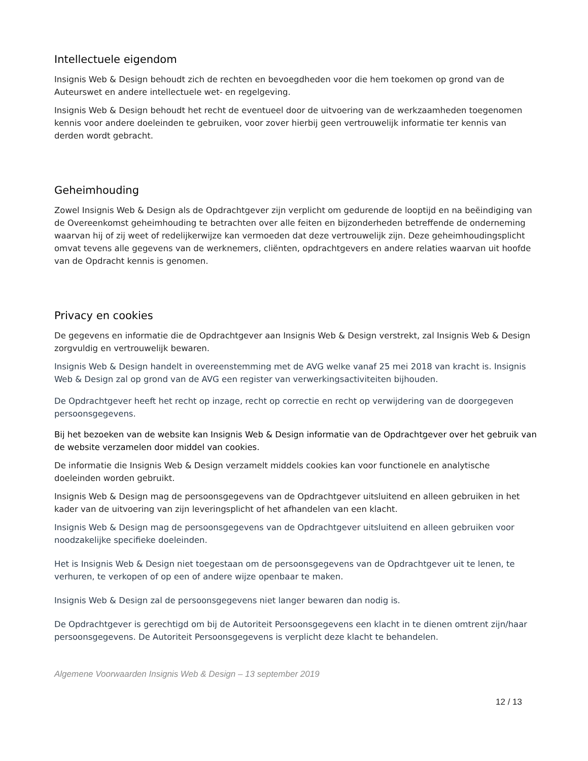Intellectuele eigendom
Insignis Web & Design behoudt zich de rechten en bevoegdheden voor die hem toekomen op grond van de Auteurswet en andere intellectuele wet- en regelgeving.
Insignis Web & Design behoudt het recht de eventueel door de uitvoering van de werkzaamheden toegenomen kennis voor andere doeleinden te gebruiken, voor zover hierbij geen vertrouwelijk informatie ter kennis van derden wordt gebracht.
Geheimhouding
Zowel Insignis Web & Design als de Opdrachtgever zijn verplicht om gedurende de looptijd en na beëindiging van de Overeenkomst geheimhouding te betrachten over alle feiten en bijzonderheden betreffende de onderneming waarvan hij of zij weet of redelijkerwijze kan vermoeden dat deze vertrouwelijk zijn. Deze geheimhoudingsplicht omvat tevens alle gegevens van de werknemers, cliënten, opdrachtgevers en andere relaties waarvan uit hoofde van de Opdracht kennis is genomen.
Privacy en cookies
De gegevens en informatie die de Opdrachtgever aan Insignis Web & Design verstrekt, zal Insignis Web & Design zorgvuldig en vertrouwelijk bewaren.
Insignis Web & Design handelt in overeenstemming met de AVG welke vanaf 25 mei 2018 van kracht is. Insignis Web & Design zal op grond van de AVG een register van verwerkingsactiviteiten bijhouden.
De Opdrachtgever heeft het recht op inzage, recht op correctie en recht op verwijdering van de doorgegeven persoonsgegevens.
Bij het bezoeken van de website kan Insignis Web & Design informatie van de Opdrachtgever over het gebruik van de website verzamelen door middel van cookies.
De informatie die Insignis Web & Design verzamelt middels cookies kan voor functionele en analytische doeleinden worden gebruikt.
Insignis Web & Design mag de persoonsgegevens van de Opdrachtgever uitsluitend en alleen gebruiken in het kader van de uitvoering van zijn leveringsplicht of het afhandelen van een klacht.
Insignis Web & Design mag de persoonsgegevens van de Opdrachtgever uitsluitend en alleen gebruiken voor noodzakelijke specifieke doeleinden.
Het is Insignis Web & Design niet toegestaan om de persoonsgegevens van de Opdrachtgever uit te lenen, te verhuren, te verkopen of op een of andere wijze openbaar te maken.
Insignis Web & Design zal de persoonsgegevens niet langer bewaren dan nodig is.
De Opdrachtgever is gerechtigd om bij de Autoriteit Persoonsgegevens een klacht in te dienen omtrent zijn/haar persoonsgegevens. De Autoriteit Persoonsgegevens is verplicht deze klacht te behandelen.
Algemene Voorwaarden Insignis Web & Design – 13 september 2019
12 / 13